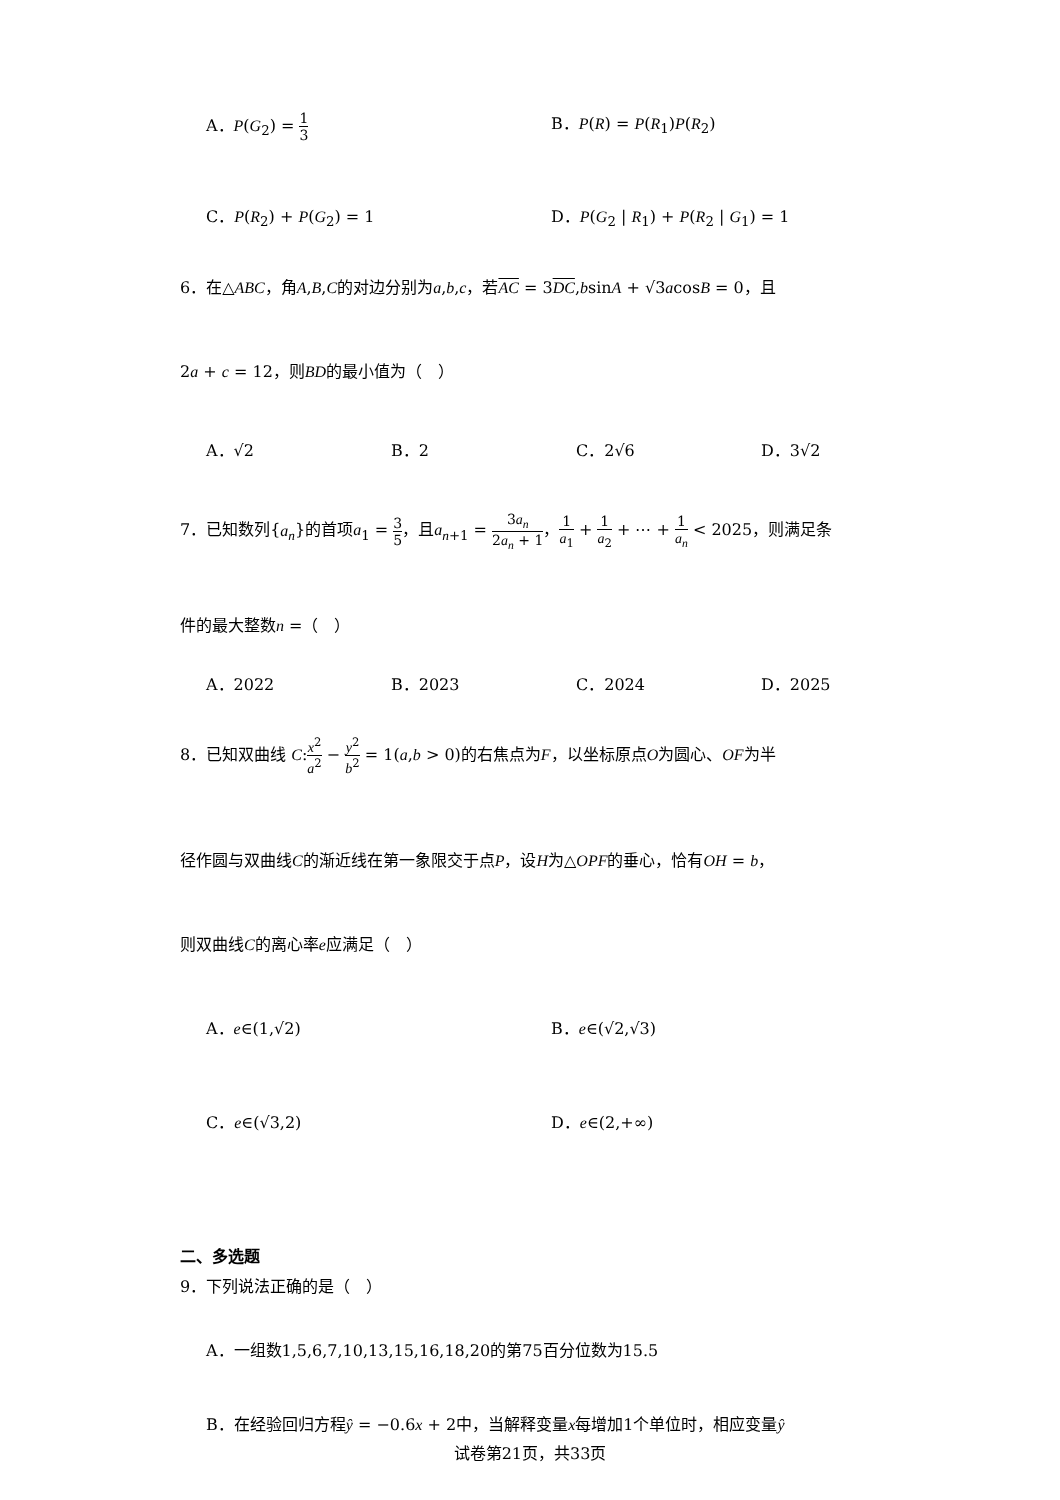A．P(G<sub>2</sub>) = 1 3 B．P(R) = P(R<sub>1</sub>)P(R<sub>2</sub>)
C．P(R<sub>2</sub>) + P(G<sub>2</sub>) = 1 D．P(G<sub>2</sub> | R<sub>1</sub>) + P(R<sub>2</sub> | G<sub>1</sub>) = 1
6．在△ABC，角A,B,C的对边分别为a,b,c，若AC = 3DC,bsinA + √3acosB = 0，且
2a + c = 12，则BD的最小值为（　）
A．√2 B．2 C．2√6 D．3√2
7．已知数列{a<sub>n</sub>}的首项a<sub>1</sub> = 3 5，且a<sub>n+1</sub> = 3a<sub>n</sub> 2a<sub>n</sub> + 1，1 a<sub>1</sub> + 1 a<sub>2</sub> + ⋯ + 1 a<sub>n</sub> < 2025，则满足条
件的最大整数n =（　）
A．2022 B．2023 C．2024 D．2025
8．已知双曲线 C:x<sup>2</sup> a<sup>2</sup> − y<sup>2</sup> b<sup>2</sup> = 1(a,b > 0)的右焦点为F，以坐标原点O为圆心、OF为半
径作圆与双曲线C的渐近线在第一象限交于点P，设H为△OPF的垂心，恰有OH = b，
则双曲线C的离心率e应满足（　）
A．e∈(1,√2) B．e∈(√2,√3)
C．e∈(√3,2) D．e∈(2,+∞)
二、多选题
9．下列说法正确的是（　）
A．一组数1,5,6,7,10,13,15,16,18,20的第75百分位数为15.5
B．在经验回归方程ŷ = −0.6x + 2中，当解释变量x每增加1个单位时，相应变量ŷ
试卷第21页，共33页